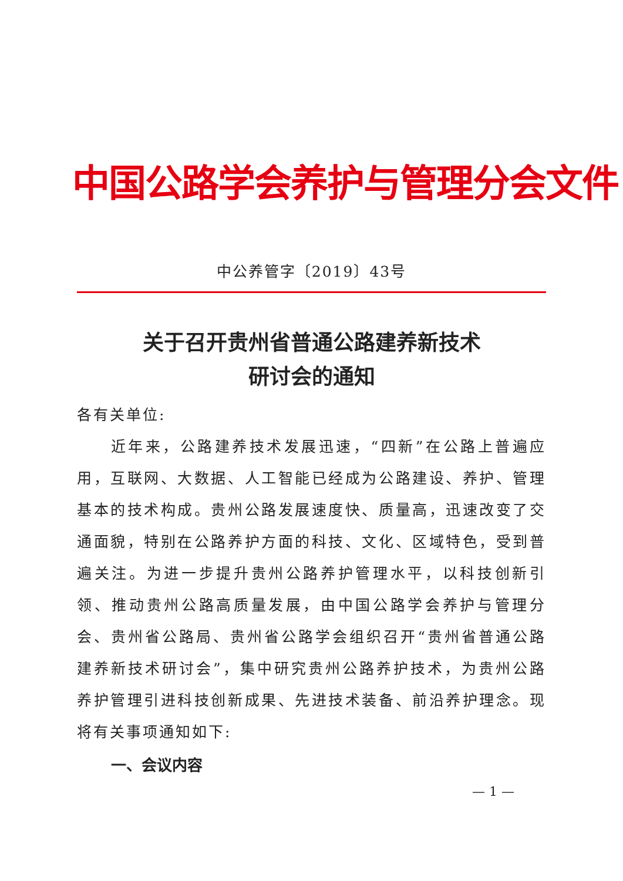中国公路学会养护与管理分会文件
中公养管字〔2019〕43号
关于召开贵州省普通公路建养新技术
研讨会的通知
各有关单位:
近年来，公路建养技术发展迅速，“四新”在公路上普遍应用，互联网、大数据、人工智能已经成为公路建设、养护、管理基本的技术构成。贵州公路发展速度快、质量高，迅速改变了交通面貌，特别在公路养护方面的科技、文化、区域特色，受到普遍关注。为进一步提升贵州公路养护管理水平，以科技创新引领、推动贵州公路高质量发展，由中国公路学会养护与管理分会、贵州省公路局、贵州省公路学会组织召开“贵州省普通公路建养新技术研讨会”，集中研究贵州公路养护技术，为贵州公路养护管理引进科技创新成果、先进技术装备、前沿养护理念。现将有关事项通知如下:
一、会议内容
— 1 —